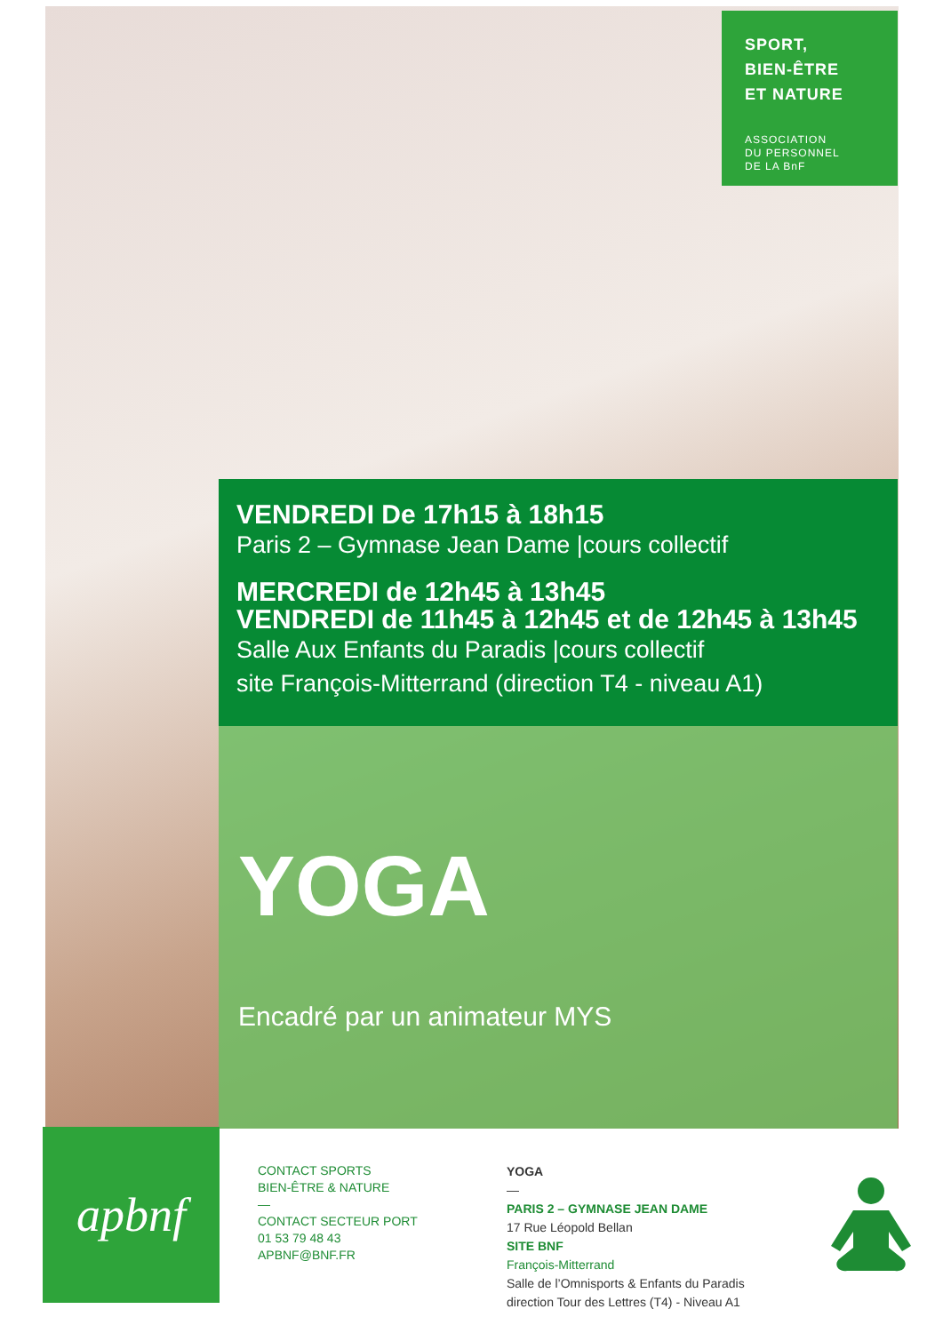SPORT,
BIEN-ÊTRE
ET NATURE
ASSOCIATION
DU PERSONNEL
DE LA BnF
VENDREDI De 17h15 à 18h15
Paris 2 – Gymnase Jean Dame |cours collectif
MERCREDI de 12h45 à 13h45
VENDREDI de 11h45 à 12h45 et de 12h45 à 13h45
Salle Aux Enfants du Paradis |cours collectif
site François-Mitterrand (direction T4 - niveau A1)
YOGA
Encadré par un animateur MYS
apbnf
CONTACT SPORTS
BIEN-ÊTRE & NATURE
—
CONTACT SECTEUR PORT
01 53 79 48 43
APBNF@BNF.FR
YOGA
—
PARIS 2 – GYMNASE JEAN DAME
17 Rue Léopold Bellan
SITE BNF
François-Mitterrand
Salle de l’Omnisports & Enfants du Paradis
direction Tour des Lettres (T4) - Niveau A1